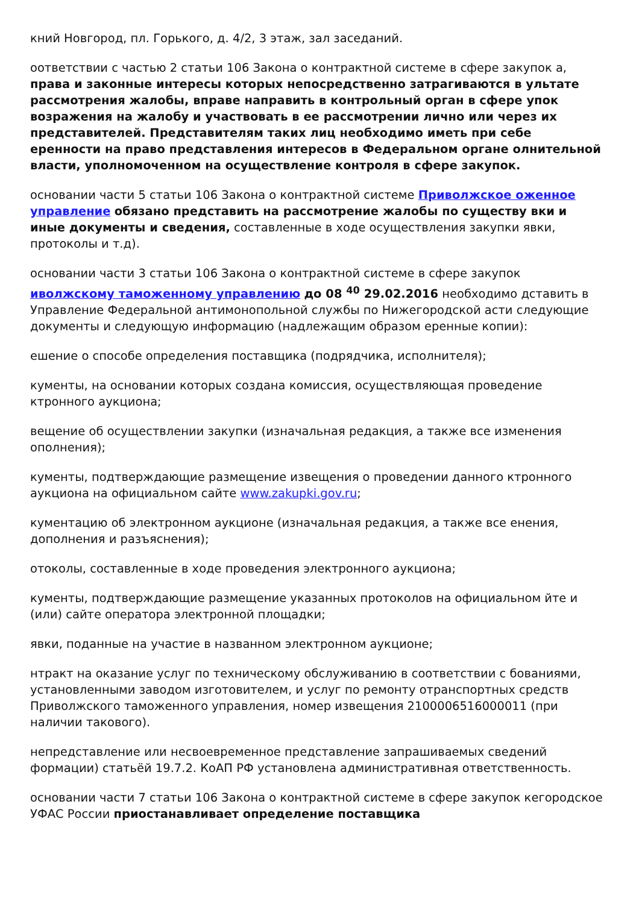кний Новгород, пл. Горького, д. 4/2, 3 этаж, зал заседаний.
оответствии с частью 2 статьи 106 Закона о контрактной системе в сфере закупок а, права и законные интересы которых непосредственно затрагиваются в ультате рассмотрения жалобы, вправе направить в контрольный орган в сфере упок возражения на жалобу и участвовать в ее рассмотрении лично или через их представителей. Представителям таких лиц необходимо иметь при себе еренности на право представления интересов в Федеральном органе олнительной власти, уполномоченном на осуществление контроля в сфере закупок.
основании части 5 статьи 106 Закона о контрактной системе Приволжское оженное управление обязано представить на рассмотрение жалобы по существу вки и иные документы и сведения, составленные в ходе осуществления закупки явки, протоколы и т.д).
основании части 3 статьи 106 Закона о контрактной системе в сфере закупок иволжскому таможенному управлению до 08 <sup>40</sup> 29.02.2016 необходимо дставить в Управление Федеральной антимонопольной службы по Нижегородской асти следующие документы и следующую информацию (надлежащим образом еренные копии):
ешение о способе определения поставщика (подрядчика, исполнителя);
кументы, на основании которых создана комиссия, осуществляющая проведение ктронного аукциона;
вещение об осуществлении закупки (изначальная редакция, а также все изменения ополнения);
кументы, подтверждающие размещение извещения о проведении данного ктронного аукциона на официальном сайте www.zakupki.gov.ru;
кументацию об электронном аукционе (изначальная редакция, а также все енения, дополнения и разъяснения);
отоколы, составленные в ходе проведения электронного аукциона;
кументы, подтверждающие размещение указанных протоколов на официальном йте и (или) сайте оператора электронной площадки;
явки, поданные на участие в названном электронном аукционе;
нтракт на оказание услуг по техническому обслуживанию в соответствии с бованиями, установленными заводом изготовителем, и услуг по ремонту отранспортных средств Приволжского таможенного управления, номер извещения 2100006516000011 (при наличии такового).
непредставление или несвоевременное представление запрашиваемых сведений формации) статьёй 19.7.2. КоАП РФ установлена административная ответственность.
основании части 7 статьи 106 Закона о контрактной системе в сфере закупок кегородское УФАС России приостанавливает определение поставщика